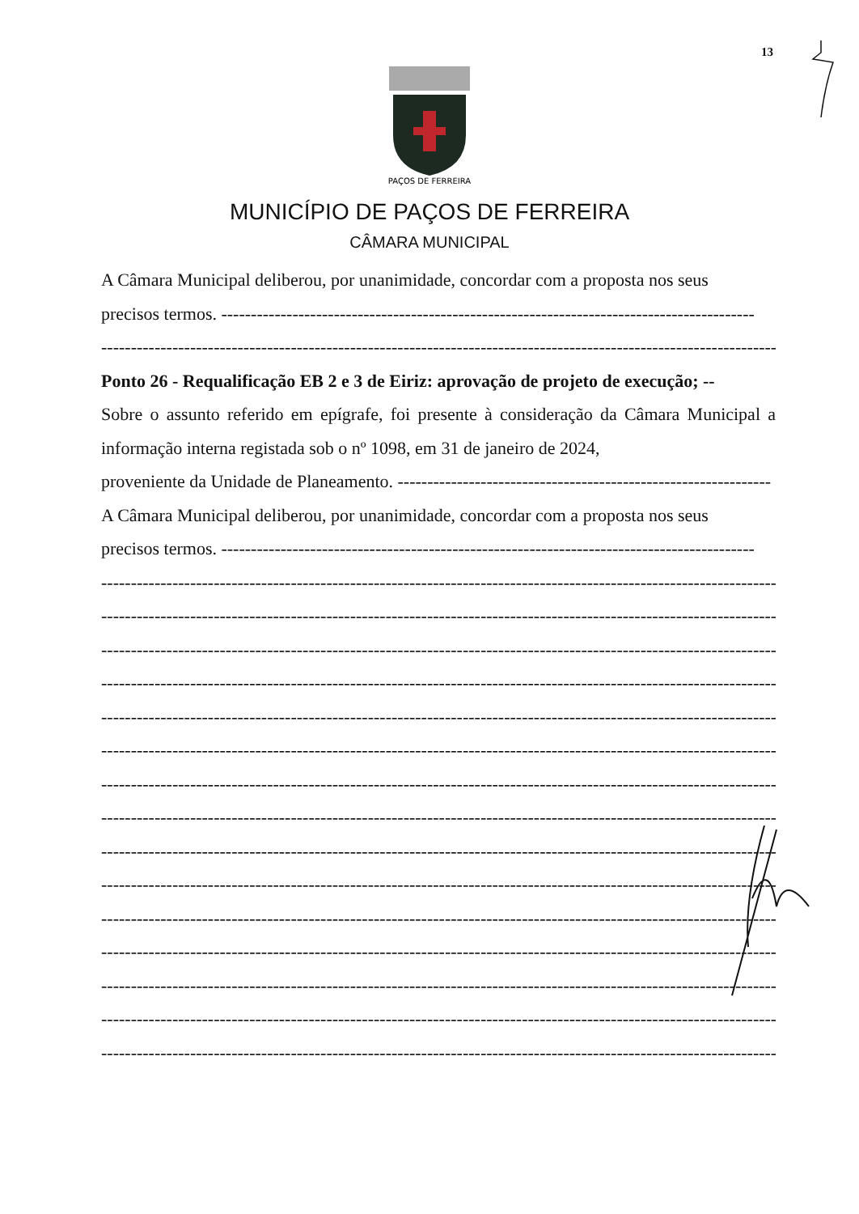13
PAÇOS DE FERREIRA
MUNICÍPIO DE PAÇOS DE FERREIRA
CÂMARA MUNICIPAL
A Câmara Municipal deliberou, por unanimidade, concordar com a proposta nos seus
precisos termos. ------------------------------------------------------------------------------------------
------------------------------------------------------------------------------------------------------------------
Ponto 26 - Requalificação EB 2 e 3 de Eiriz: aprovação de projeto de execução; --
Sobre o assunto referido em epígrafe, foi presente à consideração da Câmara Municipal a informação interna registada sob o nº 1098, em 31 de janeiro de 2024,
proveniente da Unidade de Planeamento. ---------------------------------------------------------------
A Câmara Municipal deliberou, por unanimidade, concordar com a proposta nos seus
precisos termos. ------------------------------------------------------------------------------------------
------------------------------------------------------------------------------------------------------------------
------------------------------------------------------------------------------------------------------------------
------------------------------------------------------------------------------------------------------------------
------------------------------------------------------------------------------------------------------------------
------------------------------------------------------------------------------------------------------------------
------------------------------------------------------------------------------------------------------------------
------------------------------------------------------------------------------------------------------------------
------------------------------------------------------------------------------------------------------------------
------------------------------------------------------------------------------------------------------------------
------------------------------------------------------------------------------------------------------------------
------------------------------------------------------------------------------------------------------------------
------------------------------------------------------------------------------------------------------------------
------------------------------------------------------------------------------------------------------------------
------------------------------------------------------------------------------------------------------------------
------------------------------------------------------------------------------------------------------------------